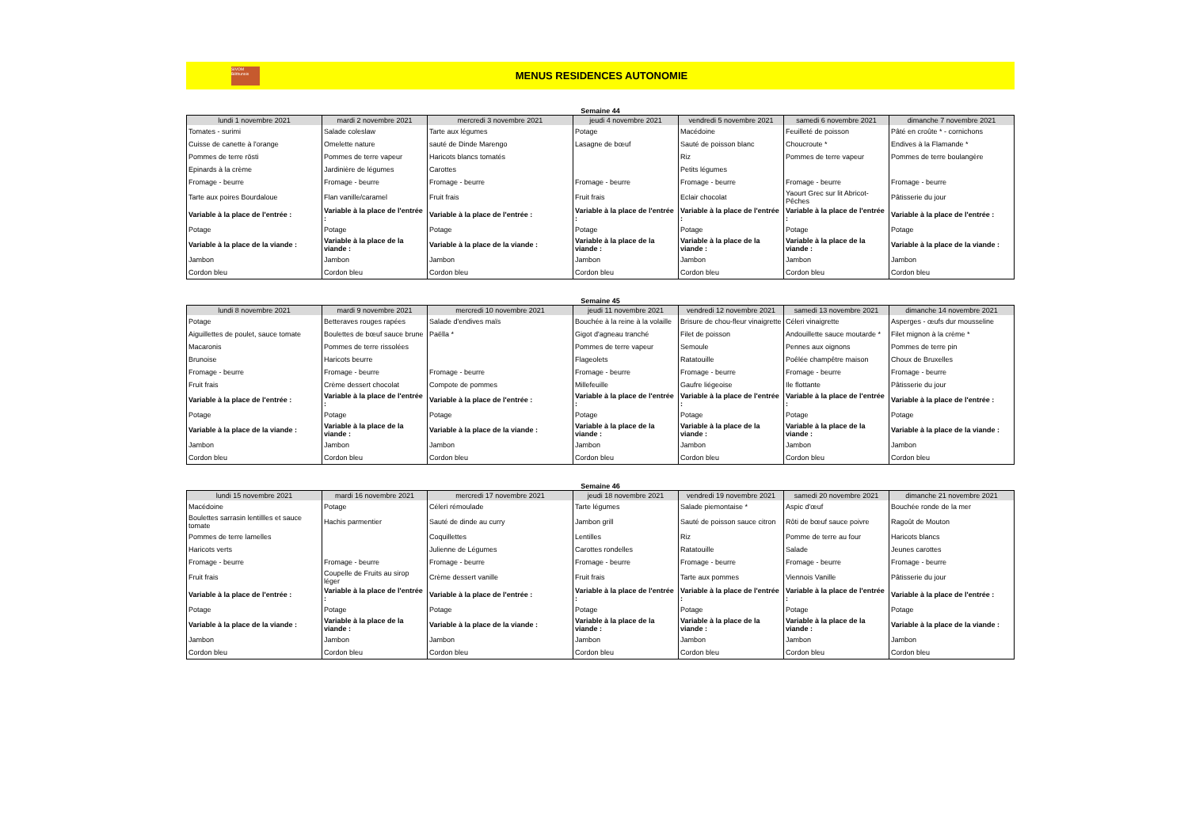SIVOM Béthunois
MENUS RESIDENCES AUTONOMIE
Semaine 44
| lundi 1 novembre 2021 | mardi 2 novembre 2021 | mercredi 3 novembre 2021 | jeudi 4 novembre 2021 | vendredi 5 novembre 2021 | samedi 6 novembre 2021 | dimanche 7 novembre 2021 |
| --- | --- | --- | --- | --- | --- | --- |
| Tomates - surimi | Salade coleslaw | Tarte aux légumes | Potage | Macédoine | Feuilleté de poisson | Pâté en croûte * - cornichons |
| Cuisse de canette à l'orange | Omelette nature | sauté de Dinde Marengo | Lasagne de bœuf | Sauté de poisson blanc | Choucroute * | Endives à la Flamande * |
| Pommes de terre rösti | Pommes de terre vapeur | Haricots blancs tomatés | | Riz | Pommes de terre vapeur | Pommes de terre boulangère |
| Epinards à la crème | Jardinière de légumes | Carottes | | Petits légumes | | |
| Fromage - beurre | Fromage - beurre | Fromage - beurre | Fromage - beurre | Fromage - beurre | Fromage - beurre | Fromage - beurre |
| Tarte aux poires Bourdaloue | Flan vanille/caramel | Fruit frais | Fruit frais | Eclair chocolat | Yaourt Grec sur lit Abricot-Pêches | Pâtisserie du jour |
| Variable à la place de l'entrée : | Variable à la place de l'entrée : | Variable à la place de l'entrée : | Variable à la place de l'entrée : | Variable à la place de l'entrée : | Variable à la place de l'entrée : | Variable à la place de l'entrée : |
| Potage | Potage | Potage | Potage | Potage | Potage | Potage |
| Variable à la place de la viande : | Variable à la place de la viande : | Variable à la place de la viande : | Variable à la place de la viande : | Variable à la place de la viande : | Variable à la place de la viande : | Variable à la place de la viande : |
| Jambon | Jambon | Jambon | Jambon | Jambon | Jambon | Jambon |
| Cordon bleu | Cordon bleu | Cordon bleu | Cordon bleu | Cordon bleu | Cordon bleu | Cordon bleu |
Semaine 45
| lundi 8 novembre 2021 | mardi 9 novembre 2021 | mercredi 10 novembre 2021 | jeudi 11 novembre 2021 | vendredi 12 novembre 2021 | samedi 13 novembre 2021 | dimanche 14 novembre 2021 |
| --- | --- | --- | --- | --- | --- | --- |
| Potage | Betteraves rouges rapées | Salade d'endives maïs | Bouchée à la reine à la volaille | Brisure de chou-fleur vinaigrette | Céleri vinaigrette | Asperges - œufs dur mousseline |
| Aiguillettes de poulet, sauce tomate | Boulettes de bœuf sauce brune | Paëlla * | Gigot d'agneau tranché | Filet de poisson | Andouillette sauce moutarde * | Filet mignon à la crème * |
| Macaronis | Pommes de terre rissolées | | Pommes de terre vapeur | Semoule | Pennes aux oignons | Pommes de terre pin |
| Brunoise | Haricots beurre | | Flageolets | Ratatouille | Poêlée champêtre maison | Choux de Bruxelles |
| Fromage - beurre | Fromage - beurre | Fromage - beurre | Fromage - beurre | Fromage - beurre | Fromage - beurre | Fromage - beurre |
| Fruit frais | Crème dessert chocolat | Compote de pommes | Millefeuille | Gaufre liégeoise | Ile flottante | Pâtisserie du jour |
| Variable à la place de l'entrée : | Variable à la place de l'entrée : | Variable à la place de l'entrée : | Variable à la place de l'entrée : | Variable à la place de l'entrée : | Variable à la place de l'entrée : | Variable à la place de l'entrée : |
| Potage | Potage | Potage | Potage | Potage | Potage | Potage |
| Variable à la place de la viande : | Variable à la place de la viande : | Variable à la place de la viande : | Variable à la place de la viande : | Variable à la place de la viande : | Variable à la place de la viande : | Variable à la place de la viande : |
| Jambon | Jambon | Jambon | Jambon | Jambon | Jambon | Jambon |
| Cordon bleu | Cordon bleu | Cordon bleu | Cordon bleu | Cordon bleu | Cordon bleu | Cordon bleu |
Semaine 46
| lundi 15 novembre 2021 | mardi 16 novembre 2021 | mercredi 17 novembre 2021 | jeudi 18 novembre 2021 | vendredi 19 novembre 2021 | samedi 20 novembre 2021 | dimanche 21 novembre 2021 |
| --- | --- | --- | --- | --- | --- | --- |
| Macédoine | Potage | Céleri rémoulade | Tarte légumes | Salade piemontaise * | Aspic d'œuf | Bouchée ronde de la mer |
| Boulettes sarrasin lentillles et sauce tomate | Hachis parmentier | Sauté de dinde au curry | Jambon grill | Sauté de poisson sauce citron | Rôti de bœuf sauce poivre | Ragoût de Mouton |
| Pommes de terre lamelles | | Coquillettes | Lentilles | Riz | Pomme de terre au four | Haricots blancs |
| Haricots verts | | Julienne de Légumes | Carottes rondelles | Ratatouille | Salade | Jeunes carottes |
| Fromage - beurre | Fromage - beurre | Fromage - beurre | Fromage - beurre | Fromage - beurre | Fromage - beurre | Fromage - beurre |
| Fruit frais | Coupelle de Fruits au sirop léger | Crème dessert vanille | Fruit frais | Tarte aux pommes | Viennois Vanille | Pâtisserie du jour |
| Variable à la place de l'entrée : | Variable à la place de l'entrée : | Variable à la place de l'entrée : | Variable à la place de l'entrée : | Variable à la place de l'entrée : | Variable à la place de l'entrée : | Variable à la place de l'entrée : |
| Potage | Potage | Potage | Potage | Potage | Potage | Potage |
| Variable à la place de la viande : | Variable à la place de la viande : | Variable à la place de la viande : | Variable à la place de la viande : | Variable à la place de la viande : | Variable à la place de la viande : | Variable à la place de la viande : |
| Jambon | Jambon | Jambon | Jambon | Jambon | Jambon | Jambon |
| Cordon bleu | Cordon bleu | Cordon bleu | Cordon bleu | Cordon bleu | Cordon bleu | Cordon bleu |